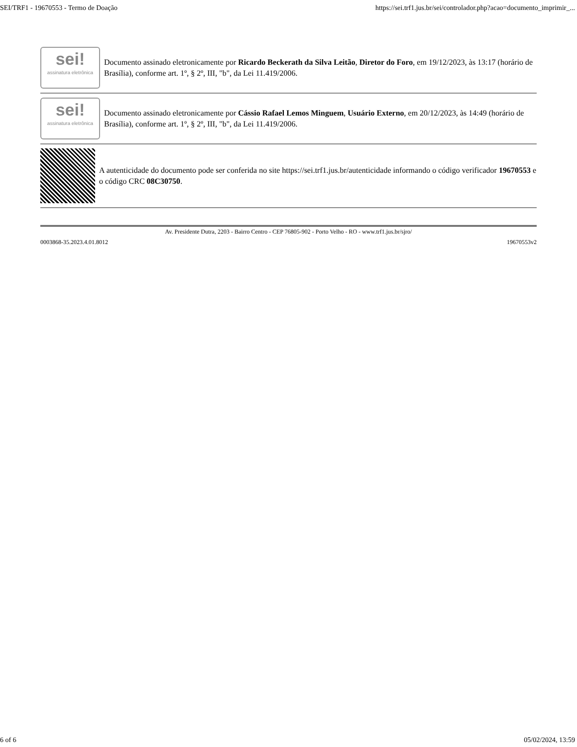SEI/TRF1 - 19670553 - Termo de Doação https://sei.trf1.jus.br/sei/controlador.php?acao=documento_imprimir_...
sei!
assinatura eletrônica
Documento assinado eletronicamente por Ricardo Beckerath da Silva Leitão, Diretor do Foro, em 19/12/2023, às 13:17 (horário de Brasília), conforme art. 1º, § 2º, III, "b", da Lei 11.419/2006.
sei!
assinatura eletrônica
Documento assinado eletronicamente por Cássio Rafael Lemos Minguem, Usuário Externo, em 20/12/2023, às 14:49 (horário de Brasília), conforme art. 1º, § 2º, III, "b", da Lei 11.419/2006.
A autenticidade do documento pode ser conferida no site https://sei.trf1.jus.br/autenticidade informando o código verificador 19670553 e o código CRC 08C30750.
Av. Presidente Dutra, 2203 - Bairro Centro - CEP 76805-902 - Porto Velho - RO - www.trf1.jus.br/sjro/
0003868-35.2023.4.01.8012 19670553v2
6 of 6 05/02/2024, 13:59